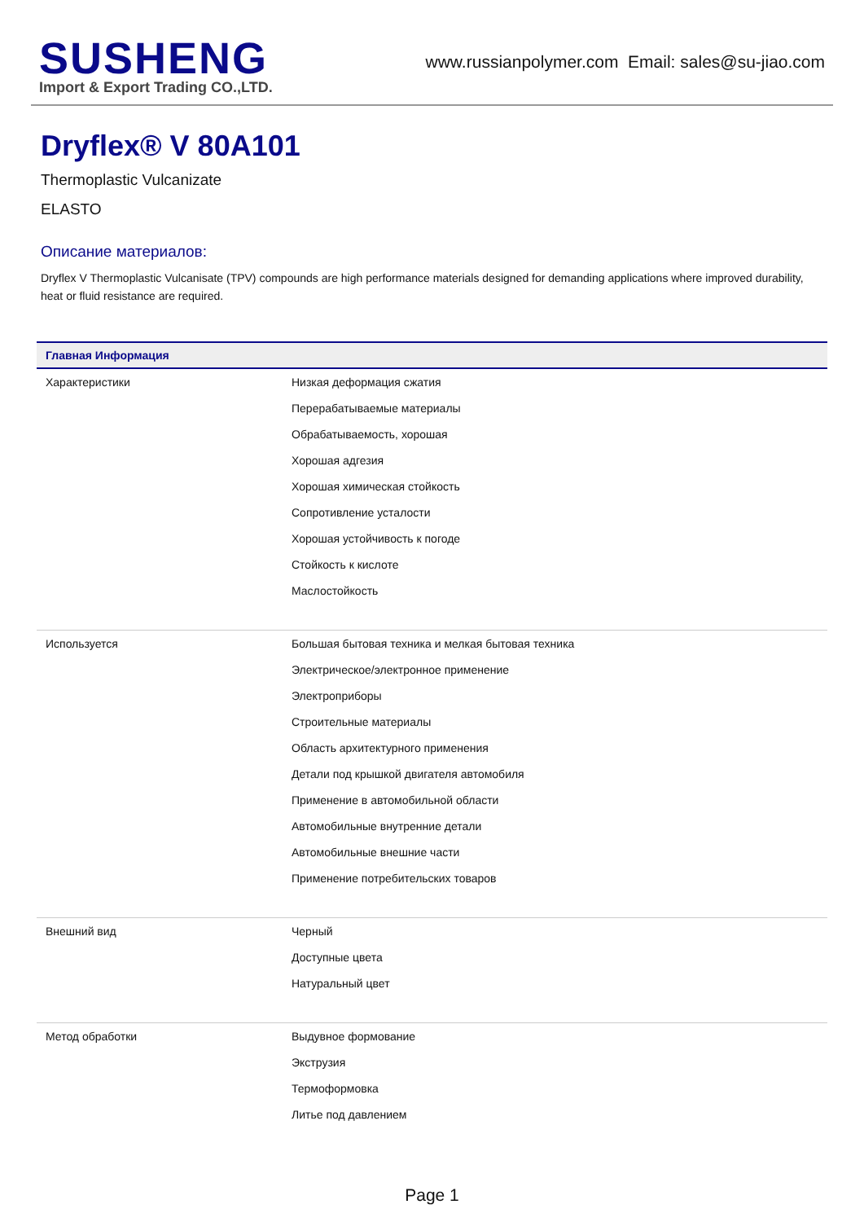SUSHENG
Import & Export Trading CO.,LTD.
www.russianpolymer.com Email: sales@su-jiao.com
Dryflex® V 80A101
Thermoplastic Vulcanizate
ELASTO
Описание материалов:
Dryflex V Thermoplastic Vulcanisate (TPV) compounds are high performance materials designed for demanding applications where improved durability, heat or fluid resistance are required.
| Главная Информация | |
| --- | --- |
| Характеристики | Низкая деформация сжатия Перерабатываемые материалы Обрабатываемость, хорошая Хорошая адгезия Хорошая химическая стойкость Сопротивление усталости Хорошая устойчивость к погоде Стойкость к кислоте Маслостойкость |
| Используется | Большая бытовая техника и мелкая бытовая техника Электрическое/электронное применение Электроприборы Строительные материалы Область архитектурного применения Детали под крышкой двигателя автомобиля Применение в автомобильной области Автомобильные внутренние детали Автомобильные внешние части Применение потребительских товаров |
| Внешний вид | Черный Доступные цвета Натуральный цвет |
| Метод обработки | Выдувное формование Экструзия Термоформовка Литье под давлением |
Page 1